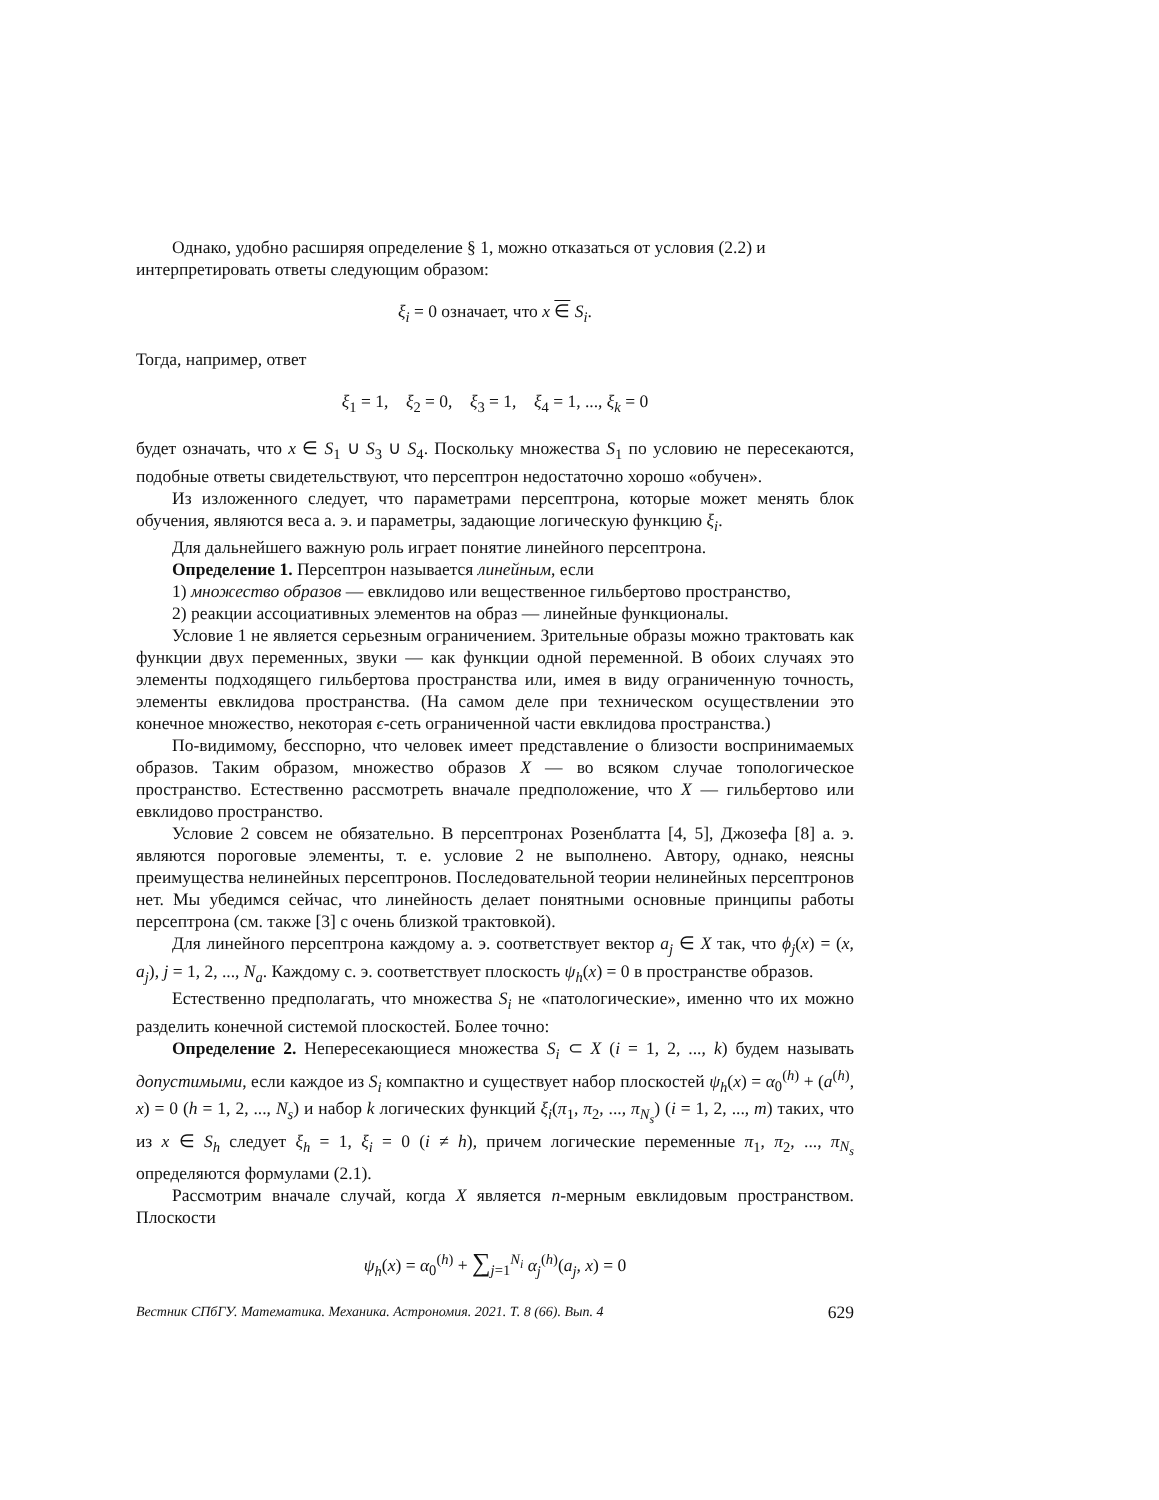Однако, удобно расширяя определение § 1, можно отказаться от условия (2.2) и
интерпретировать ответы следующим образом:
ξ<sub>i</sub> = 0 означает, что x ∈ S<sub>i</sub>.
Тогда, например, ответ
ξ<sub>1</sub> = 1, ξ<sub>2</sub> = 0, ξ<sub>3</sub> = 1, ξ<sub>4</sub> = 1, ..., ξ<sub>k</sub> = 0
будет означать, что x ∈ S<sub>1</sub> ∪ S<sub>3</sub> ∪ S<sub>4</sub>. Поскольку множества S<sub>1</sub> по условию не пересекаются, подобные ответы свидетельствуют, что персептрон недостаточно хорошо «обучен».
Из изложенного следует, что параметрами персептрона, которые может менять блок обучения, являются веса а. э. и параметры, задающие логическую функцию ξ<sub>i</sub>.
Для дальнейшего важную роль играет понятие линейного персептрона.
Определение 1. Персептрон называется линейным, если
1) множество образов — евклидово или вещественное гильбертово пространство,
2) реакции ассоциативных элементов на образ — линейные функционалы.
Условие 1 не является серьезным ограничением. Зрительные образы можно трактовать как функции двух переменных, звуки — как функции одной переменной. В обоих случаях это элементы подходящего гильбертова пространства или, имея в виду ограниченную точность, элементы евклидова пространства. (На самом деле при техническом осуществлении это конечное множество, некоторая ϵ-сеть ограниченной части евклидова пространства.)
По-видимому, бесспорно, что человек имеет представление о близости воспринимаемых образов. Таким образом, множество образов X — во всяком случае топологическое пространство. Естественно рассмотреть вначале предположение, что X — гильбертово или евклидово пространство.
Условие 2 совсем не обязательно. В персептронах Розенблатта [4, 5], Джозефа [8] а. э. являются пороговые элементы, т. е. условие 2 не выполнено. Автору, однако, неясны преимущества нелинейных персептронов. Последовательной теории нелинейных персептронов нет. Мы убедимся сейчас, что линейность делает понятными основные принципы работы персептрона (см. также [3] с очень близкой трактовкой).
Для линейного персептрона каждому а. э. соответствует вектор a<sub>j</sub> ∈ X так, что ϕ<sub>j</sub>(x) = (x, a<sub>j</sub>), j = 1, 2, ..., N<sub>a</sub>. Каждому с. э. соответствует плоскость ψ<sub>h</sub>(x) = 0 в пространстве образов.
Естественно предполагать, что множества S<sub>i</sub> не «патологические», именно что их можно разделить конечной системой плоскостей. Более точно:
Определение 2. Непересекающиеся множества S<sub>i</sub> ⊂ X (i = 1, 2, ..., k) будем называть допустимыми, если каждое из S<sub>i</sub> компактно и существует набор плоскостей ψ<sub>h</sub>(x) = α<sub>0</sub><sup>(h)</sup> + (a<sup>(h)</sup>, x) = 0 (h = 1, 2, ..., N<sub>s</sub>) и набор k логических функций ξ<sub>i</sub>(π<sub>1</sub>, π<sub>2</sub>, ..., π<sub>N<sub>s</sub></sub>) (i = 1, 2, ..., m) таких, что из x ∈ S<sub>h</sub> следует ξ<sub>h</sub> = 1, ξ<sub>i</sub> = 0 (i ≠ h), причем логические переменные π<sub>1</sub>, π<sub>2</sub>, ..., π<sub>N<sub>s</sub></sub> определяются формулами (2.1).
Рассмотрим вначале случай, когда X является n-мерным евклидовым пространством. Плоскости
ψ<sub>h</sub>(x) = α<sub>0</sub><sup>(h)</sup> + ∑<sub>j=1</sub><sup>N<sub>i</sub></sup> α<sub>j</sub><sup>(h)</sup>(a<sub>j</sub>, x) = 0
Вестник СПбГУ. Математика. Механика. Астрономия. 2021. Т. 8 (66). Вып. 4 629